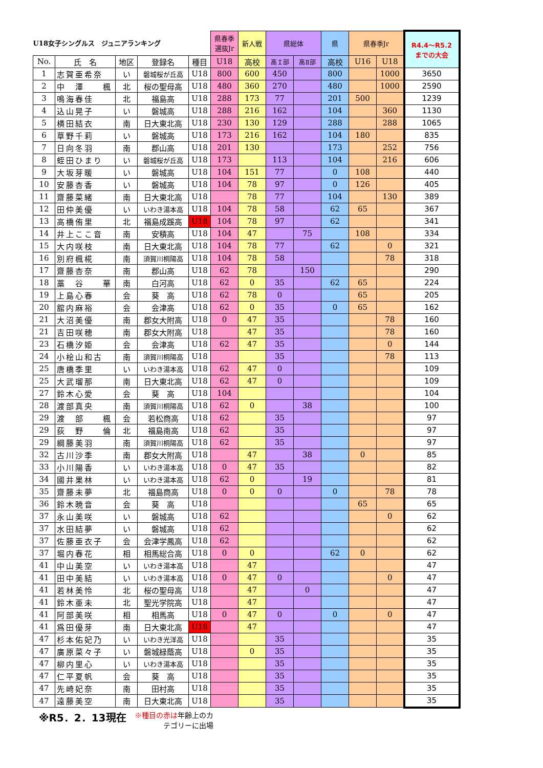| U18女子シングルス ジュニアランキング | | | | | 県春季 選抜Jr | 新人戦 | 県総体 | | 県 | 県春季Jr | | R4.4～R5.2 までの大会 |
| --- | --- | --- | --- | --- | --- | --- | --- | --- | --- | --- | --- | --- |
| No. | 氏 名 | 地区 | 登録名 | 種目 | U18 | 高校 | 高Ｉ部 | 高Ⅱ部 | 高校 | U16 | U18 | |
| 1 | 志賀亜希奈 | い | 磐城桜が丘高 | U18 | 800 | 600 | 450 | | 800 | | 1000 | 3650 |
| 2 | 中 澤 楓 | 北 | 桜の聖母高 | U18 | 480 | 360 | 270 | | 480 | | 1000 | 2590 |
| 3 | 鳴海春佳 | 北 | 福島高 | U18 | 288 | 173 | 77 | | 201 | 500 | | 1239 |
| 4 | 込山晃子 | い | 磐城高 | U18 | 288 | 216 | 162 | | 104 | | 360 | 1130 |
| 5 | 横田結衣 | 南 | 日大東北高 | U18 | 230 | 130 | 129 | | 288 | | 288 | 1065 |
| 6 | 草野千莉 | い | 磐城高 | U18 | 173 | 216 | 162 | | 104 | 180 | | 835 |
| 7 | 日向冬羽 | 南 | 郡山高 | U18 | 201 | 130 | | | 173 | | 252 | 756 |
| 8 | 蛭田ひまり | い | 磐城桜が丘高 | U18 | 173 | | 113 | | 104 | | 216 | 606 |
| 9 | 大坂芽暖 | い | 磐城高 | U18 | 104 | 151 | 77 | | 0 | 108 | | 440 |
| 10 | 安藤杏香 | い | 磐城高 | U18 | 104 | 78 | 97 | | 0 | 126 | | 405 |
| 11 | 齋藤菜緒 | 南 | 日大東北高 | U18 | | 78 | 77 | | 104 | | 130 | 389 |
| 12 | 田仲美優 | い | いわき湯本高 | U18 | 104 | 78 | 58 | | 62 | 65 | | 367 |
| 13 | 高橋侑里 | 北 | 福島成蹊高 | U18 | 104 | 78 | 97 | | 62 | | | 341 |
| 14 | 井上ここ音 | 南 | 安積高 | U18 | 104 | 47 | | 75 | | 108 | | 334 |
| 15 | 大内咲枝 | 南 | 日大東北高 | U18 | 104 | 78 | 77 | | 62 | | 0 | 321 |
| 16 | 別府楓椛 | 南 | 須賀川桐陽高 | U18 | 104 | 78 | 58 | | | | 78 | 318 |
| 17 | 齋藤杏奈 | 南 | 郡山高 | U18 | 62 | 78 | | 150 | | | | 290 |
| 18 | 藁 谷 華 | 南 | 白河高 | U18 | 62 | 0 | 35 | | 62 | 65 | | 224 |
| 19 | 上島心春 | 会 | 葵 高 | U18 | 62 | 78 | 0 | | | 65 | | 205 |
| 20 | 舘内麻裕 | 会 | 会津高 | U18 | 62 | 0 | 35 | | 0 | 65 | | 162 |
| 21 | 大沼美優 | 南 | 郡女大附高 | U18 | 0 | 47 | 35 | | | | 78 | 160 |
| 21 | 吉田咲穂 | 南 | 郡女大附高 | U18 | | 47 | 35 | | | | 78 | 160 |
| 23 | 石橋汐姫 | 会 | 会津高 | U18 | 62 | 47 | 35 | | | | 0 | 144 |
| 24 | 小桧山和古 | 南 | 須賀川桐陽高 | U18 | | | 35 | | | | 78 | 113 |
| 25 | 唐橋季里 | い | いわき湯本高 | U18 | 62 | 47 | 0 | | | | | 109 |
| 25 | 大武瑠那 | 南 | 日大東北高 | U18 | 62 | 47 | 0 | | | | | 109 |
| 27 | 鈴木心愛 | 会 | 葵 高 | U18 | 104 | | | | | | | 104 |
| 28 | 渡部真央 | 南 | 須賀川桐陽高 | U18 | 62 | 0 | | 38 | | | | 100 |
| 29 | 渡 部 楓 | 会 | 若松商高 | U18 | 62 | | 35 | | | | | 97 |
| 29 | 荻 野 倫 | 北 | 福島南高 | U18 | 62 | | 35 | | | | | 97 |
| 29 | 綱藤美羽 | 南 | 須賀川桐陽高 | U18 | 62 | | 35 | | | | | 97 |
| 32 | 古川沙季 | 南 | 郡女大附高 | U18 | | 47 | | 38 | | 0 | | 85 |
| 33 | 小川陽香 | い | いわき湯本高 | U18 | 0 | 47 | 35 | | | | | 82 |
| 34 | 國井果林 | い | いわき湯本高 | U18 | 62 | 0 | | 19 | | | | 81 |
| 35 | 齋藤未夢 | 北 | 福島商高 | U18 | 0 | 0 | 0 | | 0 | | 78 | 78 |
| 36 | 鈴木暁音 | 会 | 葵 高 | U18 | | | | | | 65 | | 65 |
| 37 | 永山美咲 | い | 磐城高 | U18 | 62 | | | | | | 0 | 62 |
| 37 | 水田結夢 | い | 磐城高 | U18 | 62 | | | | | | | 62 |
| 37 | 佐藤亜衣子 | 会 | 会津学鳳高 | U18 | 62 | | | | | | | 62 |
| 37 | 堀内春花 | 相 | 相馬総合高 | U18 | 0 | 0 | | | 62 | 0 | | 62 |
| 41 | 中山美空 | い | いわき湯本高 | U18 | | 47 | | | | | | 47 |
| 41 | 田中美結 | い | いわき湯本高 | U18 | 0 | 47 | 0 | | | | 0 | 47 |
| 41 | 若林美怜 | 北 | 桜の聖母高 | U18 | | 47 | | 0 | | | | 47 |
| 41 | 鈴木亜未 | 北 | 聖光学院高 | U18 | | 47 | | | | | | 47 |
| 41 | 阿部美咲 | 相 | 相馬高 | U18 | 0 | 47 | 0 | | 0 | | 0 | 47 |
| 41 | 爲田優芽 | 南 | 日大東北高 | U18 | | 47 | | | | | | 47 |
| 47 | 杉本佑妃乃 | い | いわき光洋高 | U18 | | | 35 | | | | | 35 |
| 47 | 廣原菜々子 | い | 磐城緑蔭高 | U18 | | 0 | 35 | | | | | 35 |
| 47 | 柳内里心 | い | いわき湯本高 | U18 | | | 35 | | | | | 35 |
| 47 | 仁平夏帆 | 会 | 葵 高 | U18 | | | 35 | | | | | 35 |
| 47 | 先崎妃奈 | 南 | 田村高 | U18 | | | 35 | | | | | 35 |
| 47 | 遠藤美空 | 南 | 日大東北高 | U18 | | | 35 | | | | | 35 |
※R5．2．13現在 ※種目の赤は年齢上のカ
　　　　テゴリーに出場